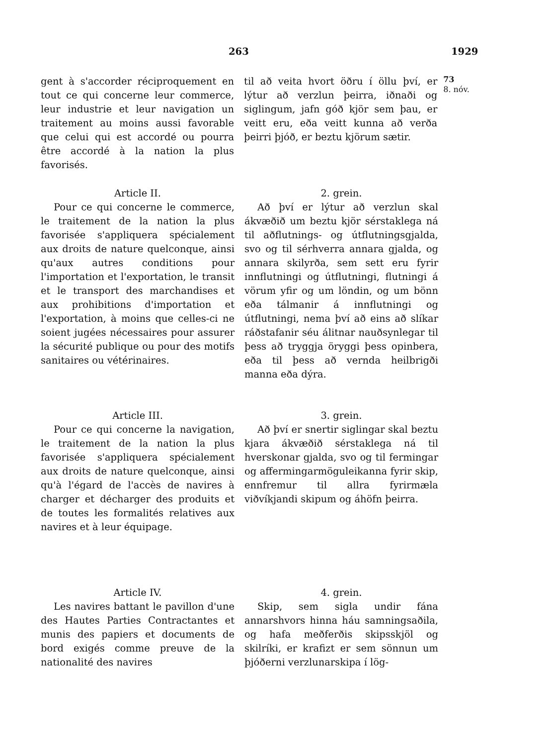263 1929
gent à s'accorder réciproquement en tout ce qui concerne leur commerce, leur industrie et leur navigation un traitement au moins aussi favorable que celui qui est accordé ou pourra être accordé à la nation la plus favorisés.
til að veita hvort öðru í öllu því, er lýtur að verzlun þeirra, iðnaði og siglingum, jafn góð kjör sem þau, er veitt eru, eða veitt kunna að verða þeirri þjóð, er beztu kjörum sætir.
73
8. nóv.
Article II.
Pour ce qui concerne le commerce, le traitement de la nation la plus favorisée s'appliquera spécialement aux droits de nature quelconque, ainsi qu'aux autres conditions pour l'importation et l'exportation, le transit et le transport des marchandises et aux prohibitions d'importation et l'exportation, à moins que celles-ci ne soient jugées nécessaires pour assurer la sécurité publique ou pour des motifs sanitaires ou vétérinaires.
2. grein.
Að því er lýtur að verzlun skal ákvæðið um beztu kjör sérstaklega ná til aðflutnings- og útflutningsgjalda, svo og til sérhverra annara gjalda, og annara skilyrða, sem sett eru fyrir innflutningi og útflutningi, flutningi á vörum yfir og um löndin, og um bönn eða tálmanir á innflutningi og útflutningi, nema því að eins að slíkar ráðstafanir séu álitnar nauðsynlegar til þess að tryggja öryggi þess opinbera, eða til þess að vernda heilbrigði manna eða dýra.
Article III.
Pour ce qui concerne la navigation, le traitement de la nation la plus favorisée s'appliquera spécialement aux droits de nature quelconque, ainsi qu'à l'égard de l'accès de navires à charger et décharger des produits et de toutes les formalités relatives aux navires et à leur équipage.
3. grein.
Að því er snertir siglingar skal beztu kjara ákvæðið sérstaklega ná til hverskonar gjalda, svo og til fermingar og affermingarmöguleikanna fyrir skip, ennfremur til allra fyrirmæla viðvíkjandi skipum og áhöfn þeirra.
Article IV.
Les navires battant le pavillon d'une des Hautes Parties Contractantes et munis des papiers et documents de bord exigés comme preuve de la nationalité des navires
4. grein.
Skip, sem sigla undir fána annarshvors hinna háu samningsaðila, og hafa meðferðis skipsskjöl og skilríki, er krafizt er sem sönnun um þjóðerni verzlunarskipa í lög-